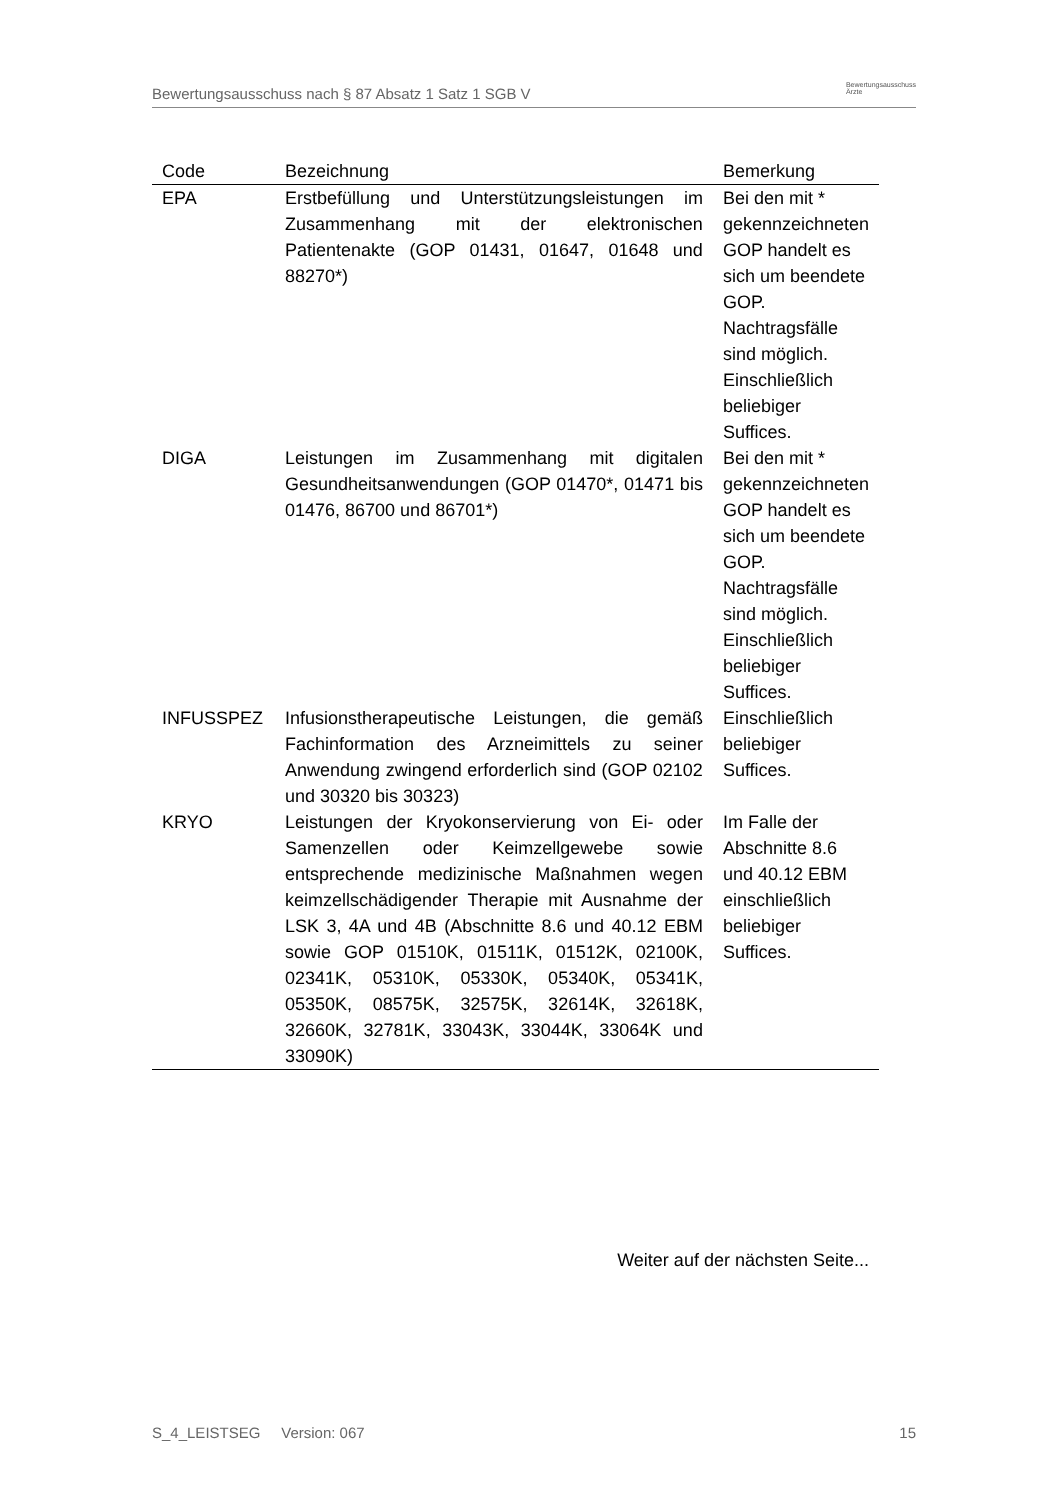Bewertungsausschuss nach § 87 Absatz 1 Satz 1 SGB V Bewertungsausschuss
Ärzte
| Code | Bezeichnung | Bemerkung |
| --- | --- | --- |
| EPA | Erstbefüllung und Unterstützungsleistungen im Zusammenhang mit der elektronischen Patientenakte (GOP 01431, 01647, 01648 und 88270*) | Bei den mit * gekennzeichneten GOP handelt es sich um beendete GOP. Nachtragsfälle sind möglich. Einschließlich beliebiger Suffices. |
| DIGA | Leistungen im Zusammenhang mit digitalen Gesundheitsanwendungen (GOP 01470*, 01471 bis 01476, 86700 und 86701*) | Bei den mit * gekennzeichneten GOP handelt es sich um beendete GOP. Nachtragsfälle sind möglich. Einschließlich beliebiger Suffices. |
| INFUSSPEZ | Infusionstherapeutische Leistungen, die gemäß Fachinformation des Arzneimittels zu seiner Anwendung zwingend erforderlich sind (GOP 02102 und 30320 bis 30323) | Einschließlich beliebiger Suffices. |
| KRYO | Leistungen der Kryokonservierung von Ei- oder Samenzellen oder Keimzellgewebe sowie entsprechende medizinische Maßnahmen wegen keimzellschädigender Therapie mit Ausnahme der LSK 3, 4A und 4B (Abschnitte 8.6 und 40.12 EBM sowie GOP 01510K, 01511K, 01512K, 02100K, 02341K, 05310K, 05330K, 05340K, 05341K, 05350K, 08575K, 32575K, 32614K, 32618K, 32660K, 32781K, 33043K, 33044K, 33064K und 33090K) | Im Falle der Abschnitte 8.6 und 40.12 EBM einschließlich beliebiger Suffices. |
Weiter auf der nächsten Seite...
S_4_LEISTSEG Version: 067 15